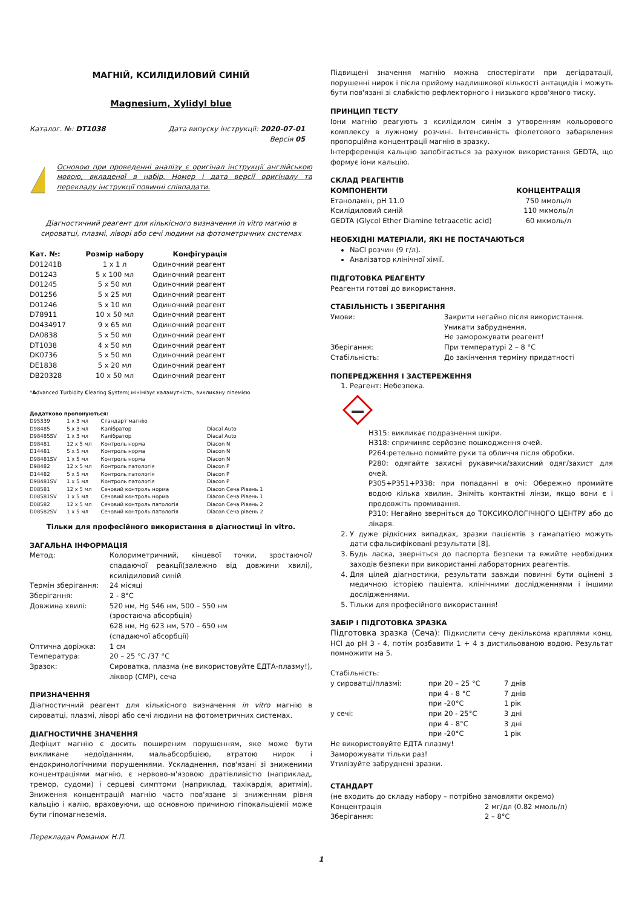МАГНІЙ, КСИЛІДИЛОВИЙ СИНІЙ
Magnesium, Xylidyl blue
Каталог. №: DT1038 Дата випуску інструкції: 2020-07-01
Версія 05
!
Основою при проведенні аналізу є оригінал інструкції англійською мовою, вкладеної в набір. Номер і дата версії оригіналу та перекладу інструкції повинні співпадати.
Діагностичний реагент для кількісного визначення in vitro магнію в сироватці, плазмі, ліворі або сечі людини на фотометричних системах
| Кат. №: | Розмір набору | Конфігурація |
| --- | --- | --- |
| D01241B | 1 x 1 л | Одиночний реагент |
| D01243 | 5 x 100 мл | Одиночний реагент |
| D01245 | 5 x 50 мл | Одиночний реагент |
| D01256 | 5 x 25 мл | Одиночний реагент |
| D01246 | 5 x 10 мл | Одиночний реагент |
| D78911 | 10 x 50 мл | Одиночний реагент |
| D0434917 | 9 x 65 мл | Одиночний реагент |
| DA0838 | 5 x 50 мл | Одиночний реагент |
| DT1038 | 4 x 50 мл | Одиночний реагент |
| DK0736 | 5 x 50 мл | Одиночний реагент |
| DE1838 | 5 x 20 мл | Одиночний реагент |
| DB20328 | 10 x 50 мл | Одиночний реагент |
*Advanced Turbidity Clearing System; мінімізує каламутність, викликану ліпемією
| Додатково пропонуються: | | | |
| --- | --- | --- | --- |
| D95339 | 1 x 3 мл | Стандарт магнію | |
| D98485 | 5 x 3 мл | Калібратор | Diacal Auto |
| D98485SV | 1 x 3 мл | Калібратор | Diacal Auto |
| D98481 | 12 x 5 мл | Контроль норма | Diacon N |
| D14481 | 5 x 5 мл | Контроль норма | Diacon N |
| D98481SV | 1 x 5 мл | Контроль норма | Diacon N |
| D98482 | 12 x 5 мл | Контроль патологія | Diacon P |
| D14482 | 5 x 5 мл | Контроль патологія | Diacon P |
| D98481SV | 1 x 5 мл | Контроль патологія | Diacon P |
| D08581 | 12 x 5 мл | Сечовий контроль норма | Diacon Сеча Рівень 1 |
| D08581SV | 1 x 5 мл | Сечовий контроль норма | Diacon Сеча Рівень 1 |
| D08582 | 12 x 5 мл | Сечовий контроль патологія | Diacon Сеча Рівень 2 |
| D08582SV | 1 x 5 мл | Сечовий контроль патологія | Diacon Сеча рівень 2 |
Тільки для професійного використання в діагностиці in vitro.
ЗАГАЛЬНА ІНФОРМАЦІЯ
| Метод: | Колориметричний, кінцевої точки, зростаючої/спадаючої реакції(залежно від довжини хвилі), ксилідиловий синій |
| Термін зберігання: | 24 місяці |
| Зберігання: | 2 - 8°C |
| Довжина хвилі: | 520 нм, Hg 546 нм, 500 – 550 нм (зростаюча абсорбція) 628 нм, Hg 623 нм, 570 – 650 нм (спадаючої абсорбції) |
| Оптична доріжка: | 1 см |
| Температура: | 20 – 25 °C /37 °C |
| Зразок: | Сироватка, плазма (не використовуйте ЕДТА-плазму!), ліквор (СМР), сеча |
ПРИЗНАЧЕННЯ
Діагностичний реагент для кількісного визначення in vitro магнію в сироватці, плазмі, ліворі або сечі людини на фотометричних системах.
ДІАГНОСТИЧНЕ ЗНАЧЕННЯ
Дефіцит магнію є досить поширеним порушенням, яке може бути викликане недоїданням, мальабсорбцією, втратою нирок і ендокринологічними порушеннями. Ускладнення, пов'язані зі зниженими концентраціями магнію, є нервово-м'язовою дратівливістю (наприклад, тремор, судоми) і серцеві симптоми (наприклад, тахікардія, аритмія). Зниження концентрацій магнію часто пов'язане зі зниженням рівня кальцію і калію, враховуючи, що основною причиною гіпокальцієміі може бути гіпомагнеземія.
Перекладач Романюк Н.П.
Підвищені значення магнію можна спостерігати при дегідратації, порушенні нирок і після прийому надлишкової кількості антацидів і можуть бути пов'язані зі слабкістю рефлекторного і низького кров'яного тиску.
ПРИНЦИП ТЕСТУ
Іони магнію реагують з ксилідилом синім з утворенням кольорового комплексу в лужному розчині. Інтенсивність фіолетового забарвлення пропорційна концентрації магнію в зразку.
Інтерференція кальцію запобігається за рахунок використання GEDTA, що формує іони кальцію.
СКЛАД РЕАГЕНТІВ
| КОМПОНЕНТИ | КОНЦЕНТРАЦІЯ |
| --- | --- |
| Етаноламін, pH 11.0 | 750 ммоль/л |
| Ксилідиловий синій | 110 мкмоль/л |
| GEDTA (Glycol Ether Diamine tetraacetic acid) | 60 мкмоль/л |
НЕОБХІДНІ МАТЕРІАЛИ, ЯКІ НЕ ПОСТАЧАЮТЬСЯ
NaCl розчин (9 г/л).
Аналізатор клінічної хімії.
ПІДГОТОВКА РЕАГЕНТУ
Реагенти готові до використання.
СТАБІЛЬНІСТЬ І ЗБЕРІГАННЯ
| Умови: | Закрити негайно після використання. Уникати забруднення. Не заморожувати реагент! |
| Зберігання: | При температурі 2 – 8 °C |
| Стабільність: | До закінчення терміну придатності |
ПОПЕРЕДЖЕННЯ І ЗАСТЕРЕЖЕННЯ
1. Реагент: Небезпека.
H315: викликає подразнення шкіри.
H318: спричиняє серйозне пошкодження очей.
P264:ретельно помийте руки та обличчя після обробки.
P280: одягайте захисні рукавички/захисний одяг/захист для очей.
P305+P351+P338: при попаданні в очі: Обережно промийте водою кілька хвилин. Зніміть контактні лінзи, якщо вони є і продовжіть промивання.
P310: Негайно зверніться до ТОКСИКОЛОГІЧНОГО ЦЕНТРУ або до лікаря.
2. У дуже рідкісних випадках, зразки пацієнтів з гамапатією можуть дати сфальсифіковані результати [8].
3. Будь ласка, зверніться до паспорта безпеки та вжийте необхідних заходів безпеки при використанні лабораторних реагентів.
4. Для цілей діагностики, результати завжди повинні бути оцінені з медичною історією пацієнта, клінічними дослідженнями і іншими дослідженнями.
5. Тільки для професійного використання!
ЗАБІР І ПІДГОТОВКА ЗРАЗКА
Підготовка зразка (Сеча): Підкислити сечу декількома краплями конц. HCl до pH 3 - 4, потім розбавити 1 + 4 з дистильованою водою. Результат помножити на 5.
Стабільність:
| у сироватці/плазмі: | при 20 – 25 °C | 7 днів |
| | при 4 - 8 °C | 7 днів |
| | при -20°C | 1 рік |
| у сечі: | при 20 - 25°C | 3 дні |
| | при 4 - 8°C | 3 дні |
| | при -20°C | 1 рік |
Не використовуйте ЕДТА плазму!
Заморожувати тільки раз!
Утилізуйте забруднені зразки.
СТАНДАРТ
(не входить до складу набору – потрібно замовляти окремо)
| Концентрація | 2 мг/дл (0.82 ммоль/л) |
| Зберігання: | 2 – 8°C |
1